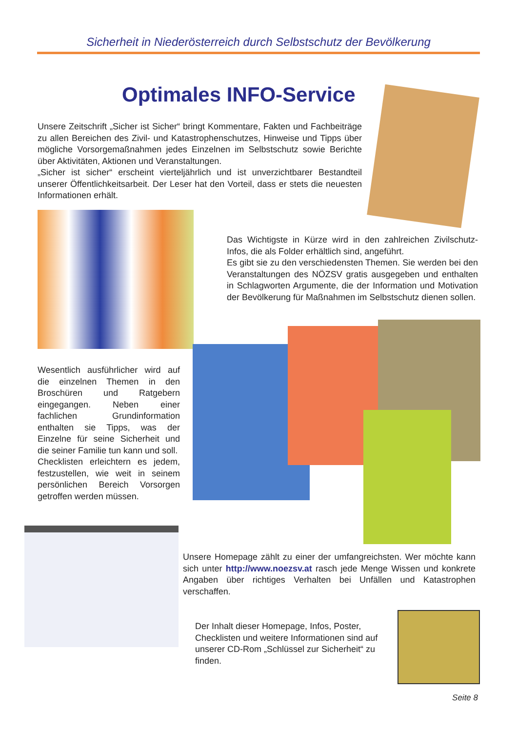Sicherheit in Niederösterreich durch Selbstschutz der Bevölkerung
Optimales INFO-Service
Unsere Zeitschrift „Sicher ist Sicher“ bringt Kommentare, Fakten und Fachbeiträge zu allen Bereichen des Zivil- und Katastrophenschutzes, Hinweise und Tipps über mögliche Vorsorgemaßnahmen jedes Einzelnen im Selbstschutz sowie Berichte über Aktivitäten, Aktionen und Veranstaltungen.
„Sicher ist sicher“ erscheint vierteljährlich und ist unverzichtbarer Bestandteil unserer Öffentlichkeitsarbeit. Der Leser hat den Vorteil, dass er stets die neuesten Informationen erhält.
Das Wichtigste in Kürze wird in den zahlreichen Zivilschutz-Infos, die als Folder erhältlich sind, angeführt.
Es gibt sie zu den verschiedensten Themen. Sie werden bei den Veranstaltungen des NÖZSV gratis ausgegeben und enthalten in Schlagworten Argumente, die der Information und Motivation der Bevölkerung für Maßnahmen im Selbstschutz dienen sollen.
Wesentlich ausführlicher wird auf die einzelnen Themen in den Broschüren und Ratgebern eingegangen. Neben einer fachlichen Grundinformation enthalten sie Tipps, was der Einzelne für seine Sicherheit und die seiner Familie tun kann und soll.
Checklisten erleichtern es jedem, festzustellen, wie weit in seinem persönlichen Bereich Vorsorgen getroffen werden müssen.
Unsere Homepage zählt zu einer der umfangreichsten. Wer möchte kann sich unter http://www.noezsv.at rasch jede Menge Wissen und konkrete Angaben über richtiges Verhalten bei Unfällen und Katastrophen verschaffen.
Der Inhalt dieser Homepage, Infos, Poster, Checklisten und weitere Informationen sind auf unserer CD-Rom „Schlüssel zur Sicherheit“ zu finden.
Seite 8